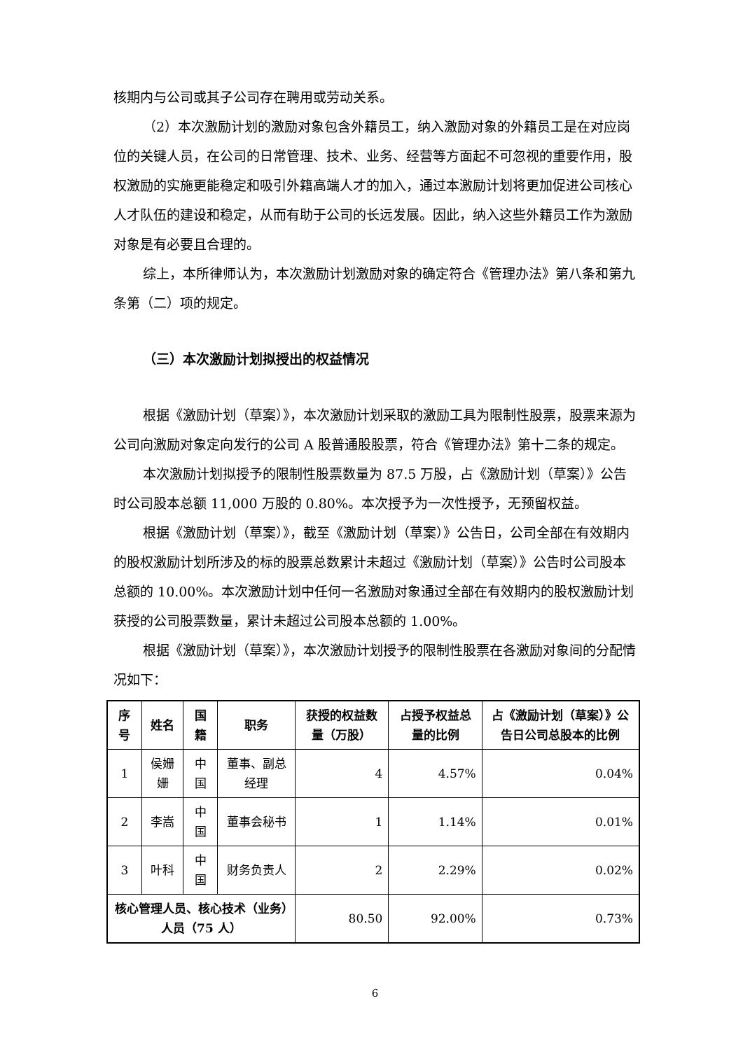核期内与公司或其子公司存在聘用或劳动关系。
（2）本次激励计划的激励对象包含外籍员工，纳入激励对象的外籍员工是在对应岗位的关键人员，在公司的日常管理、技术、业务、经营等方面起不可忽视的重要作用，股权激励的实施更能稳定和吸引外籍高端人才的加入，通过本激励计划将更加促进公司核心人才队伍的建设和稳定，从而有助于公司的长远发展。因此，纳入这些外籍员工作为激励对象是有必要且合理的。
综上，本所律师认为，本次激励计划激励对象的确定符合《管理办法》第八条和第九条第（二）项的规定。
（三）本次激励计划拟授出的权益情况
根据《激励计划（草案）》，本次激励计划采取的激励工具为限制性股票，股票来源为公司向激励对象定向发行的公司 A 股普通股股票，符合《管理办法》第十二条的规定。
本次激励计划拟授予的限制性股票数量为 87.5 万股，占《激励计划（草案）》公告时公司股本总额 11,000 万股的 0.80%。本次授予为一次性授予，无预留权益。
根据《激励计划（草案）》，截至《激励计划（草案）》公告日，公司全部在有效期内的股权激励计划所涉及的标的股票总数累计未超过《激励计划（草案）》公告时公司股本总额的 10.00%。本次激励计划中任何一名激励对象通过全部在有效期内的股权激励计划获授的公司股票数量，累计未超过公司股本总额的 1.00%。
根据《激励计划（草案）》，本次激励计划授予的限制性股票在各激励对象间的分配情况如下：
| 序号 | 姓名 | 国籍 | 职务 | 获授的权益数量（万股） | 占授予权益总量的比例 | 占《激励计划（草案）》公告日公司总股本的比例 |
| --- | --- | --- | --- | --- | --- | --- |
| 1 | 侯姗姗 | 中国 | 董事、副总经理 | 4 | 4.57% | 0.04% |
| 2 | 李嵩 | 中国 | 董事会秘书 | 1 | 1.14% | 0.01% |
| 3 | 叶科 | 中国 | 财务负责人 | 2 | 2.29% | 0.02% |
| 核心管理人员、核心技术（业务）人员（75 人） | | | | 80.50 | 92.00% | 0.73% |
6